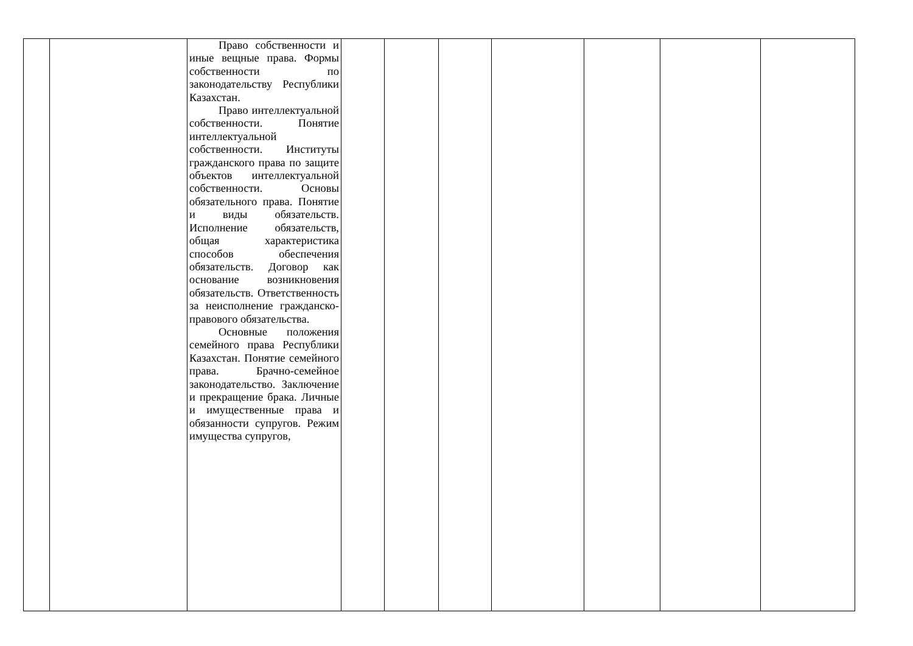| | | Право собственности и иные вещные права. Формы собственности по законодательству Республики Казахстан. Право интеллектуальной собственности. Понятие интеллектуальной собственности. Институты гражданского права по защите объектов интеллектуальной собственности. Основы обязательного права. Понятие и виды обязательств. Исполнение обязательств, общая характеристика способов обеспечения обязательств. Договор как основание возникновения обязательств. Ответственность за неисполнение гражданско-правового обязательства. Основные положения семейного права Республики Казахстан. Понятие семейного права. Брачно-семейное законодательство. Заключение и прекращение брака. Личные и имущественные права и обязанности супругов. Режим имущества супругов, | | | | | | | |